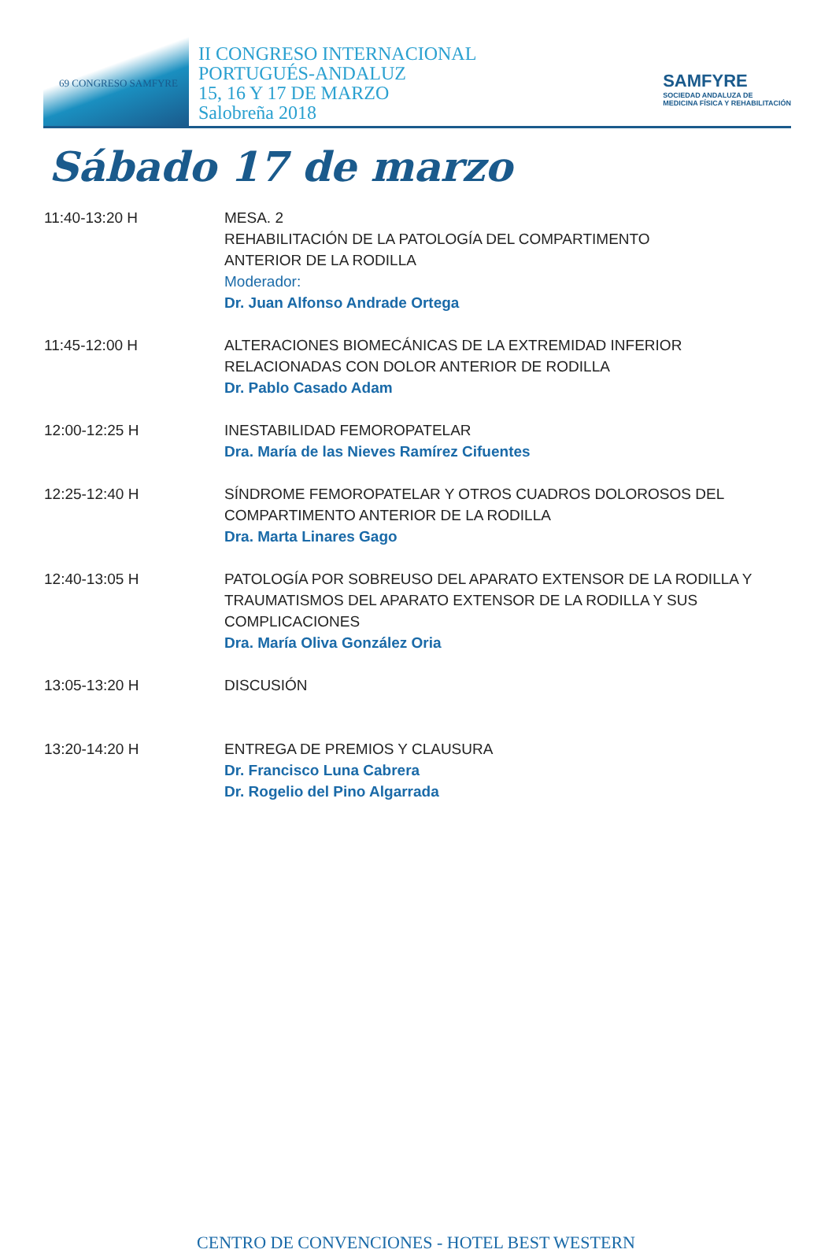69 CONGRESO SAMFYRE
II CONGRESO INTERNACIONAL
PORTUGUÉS-ANDALUZ
15, 16 Y 17 DE MARZO
Salobreña 2018
SAMFYRE
SOCIEDAD ANDALUZA DE
MEDICINA FÍSICA Y REHABILITACIÓN
Sábado 17 de marzo
| 11:40-13:20 H | MESA. 2 REHABILITACIÓN DE LA PATOLOGÍA DEL COMPARTIMENTO ANTERIOR DE LA RODILLA Moderador: Dr. Juan Alfonso Andrade Ortega |
| 11:45-12:00 H | ALTERACIONES BIOMECÁNICAS DE LA EXTREMIDAD INFERIOR RELACIONADAS CON DOLOR ANTERIOR DE RODILLA Dr. Pablo Casado Adam |
| 12:00-12:25 H | INESTABILIDAD FEMOROPATELAR Dra. María de las Nieves Ramírez Cifuentes |
| 12:25-12:40 H | SÍNDROME FEMOROPATELAR Y OTROS CUADROS DOLOROSOS DEL COMPARTIMENTO ANTERIOR DE LA RODILLA Dra. Marta Linares Gago |
| 12:40-13:05 H | PATOLOGÍA POR SOBREUSO DEL APARATO EXTENSOR DE LA RODILLA Y TRAUMATISMOS DEL APARATO EXTENSOR DE LA RODILLA Y SUS COMPLICACIONES Dra. María Oliva González Oria |
| 13:05-13:20 H | DISCUSIÓN |
| 13:20-14:20 H | ENTREGA DE PREMIOS Y CLAUSURA Dr. Francisco Luna Cabrera Dr. Rogelio del Pino Algarrada |
CENTRO DE CONVENCIONES - HOTEL BEST WESTERN